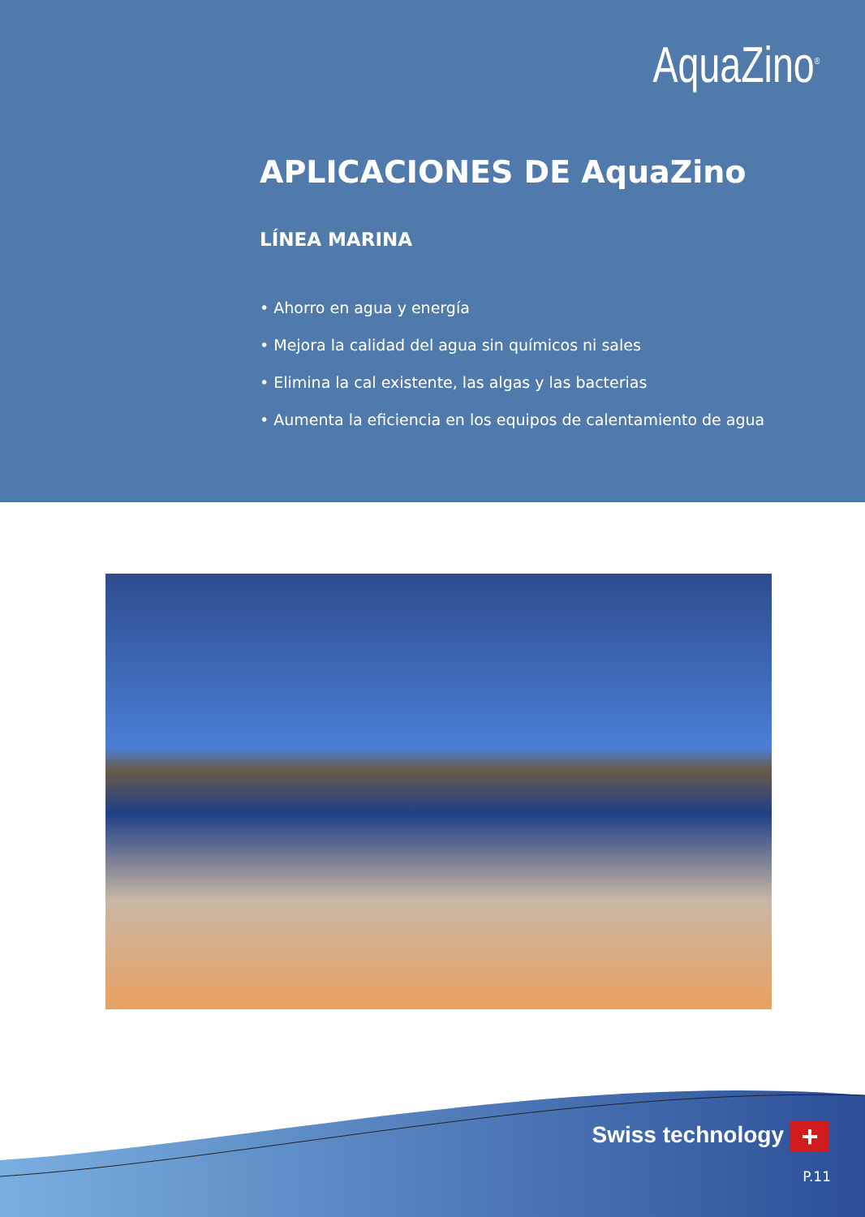AquaZino<sup>®</sup>
APLICACIONES DE AquaZino
LÍNEA MARINA
• Ahorro en agua y energía
• Mejora la calidad del agua sin químicos ni sales
• Elimina la cal existente, las algas y las bacterias
• Aumenta la eficiencia en los equipos de calentamiento de agua
Swiss technology +
P.11